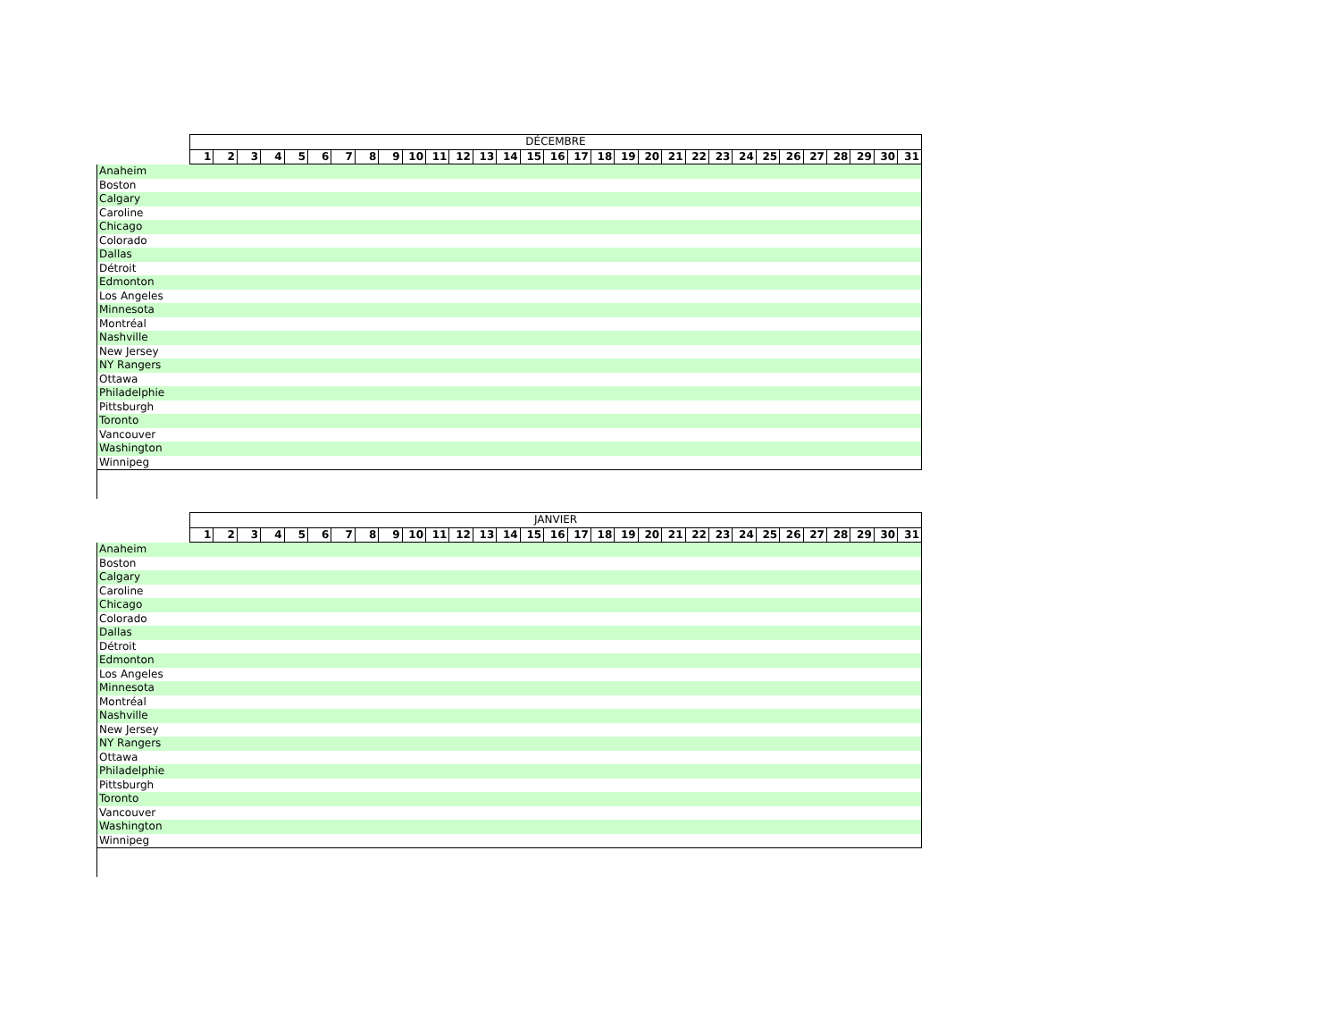| | DÉCEMBRE | | | | | | | | | | | | | | | | | | | | | | | | | | | | | | |
| --- | --- | --- | --- | --- | --- | --- | --- | --- | --- | --- | --- | --- | --- | --- | --- | --- | --- | --- | --- | --- | --- | --- | --- | --- | --- | --- | --- | --- | --- | --- | --- |
| | 1 | 2 | 3 | 4 | 5 | 6 | 7 | 8 | 9 | 10 | 11 | 12 | 13 | 14 | 15 | 16 | 17 | 18 | 19 | 20 | 21 | 22 | 23 | 24 | 25 | 26 | 27 | 28 | 29 | 30 | 31 |
| Anaheim | | | | | | | | | | | | | | | | | | | | | | | | | | | | | | | |
| Boston | | | | | | | | | | | | | | | | | | | | | | | | | | | | | | | |
| Calgary | | | | | | | | | | | | | | | | | | | | | | | | | | | | | | | |
| Caroline | | | | | | | | | | | | | | | | | | | | | | | | | | | | | | | |
| Chicago | | | | | | | | | | | | | | | | | | | | | | | | | | | | | | | |
| Colorado | | | | | | | | | | | | | | | | | | | | | | | | | | | | | | | |
| Dallas | | | | | | | | | | | | | | | | | | | | | | | | | | | | | | | |
| Détroit | | | | | | | | | | | | | | | | | | | | | | | | | | | | | | | |
| Edmonton | | | | | | | | | | | | | | | | | | | | | | | | | | | | | | | |
| Los Angeles | | | | | | | | | | | | | | | | | | | | | | | | | | | | | | | |
| Minnesota | | | | | | | | | | | | | | | | | | | | | | | | | | | | | | | |
| Montréal | | | | | | | | | | | | | | | | | | | | | | | | | | | | | | | |
| Nashville | | | | | | | | | | | | | | | | | | | | | | | | | | | | | | | |
| New Jersey | | | | | | | | | | | | | | | | | | | | | | | | | | | | | | | |
| NY Rangers | | | | | | | | | | | | | | | | | | | | | | | | | | | | | | | |
| Ottawa | | | | | | | | | | | | | | | | | | | | | | | | | | | | | | | |
| Philadelphie | | | | | | | | | | | | | | | | | | | | | | | | | | | | | | | |
| Pittsburgh | | | | | | | | | | | | | | | | | | | | | | | | | | | | | | | |
| Toronto | | | | | | | | | | | | | | | | | | | | | | | | | | | | | | | |
| Vancouver | | | | | | | | | | | | | | | | | | | | | | | | | | | | | | | |
| Washington | | | | | | | | | | | | | | | | | | | | | | | | | | | | | | | |
| Winnipeg | | | | | | | | | | | | | | | | | | | | | | | | | | | | | | | |
| | JANVIER | | | | | | | | | | | | | | | | | | | | | | | | | | | | | | |
| --- | --- | --- | --- | --- | --- | --- | --- | --- | --- | --- | --- | --- | --- | --- | --- | --- | --- | --- | --- | --- | --- | --- | --- | --- | --- | --- | --- | --- | --- | --- | --- |
| | 1 | 2 | 3 | 4 | 5 | 6 | 7 | 8 | 9 | 10 | 11 | 12 | 13 | 14 | 15 | 16 | 17 | 18 | 19 | 20 | 21 | 22 | 23 | 24 | 25 | 26 | 27 | 28 | 29 | 30 | 31 |
| Anaheim | | | | | | | | | | | | | | | | | | | | | | | | | | | | | | | |
| Boston | | | | | | | | | | | | | | | | | | | | | | | | | | | | | | | |
| Calgary | | | | | | | | | | | | | | | | | | | | | | | | | | | | | | | |
| Caroline | | | | | | | | | | | | | | | | | | | | | | | | | | | | | | | |
| Chicago | | | | | | | | | | | | | | | | | | | | | | | | | | | | | | | |
| Colorado | | | | | | | | | | | | | | | | | | | | | | | | | | | | | | | |
| Dallas | | | | | | | | | | | | | | | | | | | | | | | | | | | | | | | |
| Détroit | | | | | | | | | | | | | | | | | | | | | | | | | | | | | | | |
| Edmonton | | | | | | | | | | | | | | | | | | | | | | | | | | | | | | | |
| Los Angeles | | | | | | | | | | | | | | | | | | | | | | | | | | | | | | | |
| Minnesota | | | | | | | | | | | | | | | | | | | | | | | | | | | | | | | |
| Montréal | | | | | | | | | | | | | | | | | | | | | | | | | | | | | | | |
| Nashville | | | | | | | | | | | | | | | | | | | | | | | | | | | | | | | |
| New Jersey | | | | | | | | | | | | | | | | | | | | | | | | | | | | | | | |
| NY Rangers | | | | | | | | | | | | | | | | | | | | | | | | | | | | | | | |
| Ottawa | | | | | | | | | | | | | | | | | | | | | | | | | | | | | | | |
| Philadelphie | | | | | | | | | | | | | | | | | | | | | | | | | | | | | | | |
| Pittsburgh | | | | | | | | | | | | | | | | | | | | | | | | | | | | | | | |
| Toronto | | | | | | | | | | | | | | | | | | | | | | | | | | | | | | | |
| Vancouver | | | | | | | | | | | | | | | | | | | | | | | | | | | | | | | |
| Washington | | | | | | | | | | | | | | | | | | | | | | | | | | | | | | | |
| Winnipeg | | | | | | | | | | | | | | | | | | | | | | | | | | | | | | | |